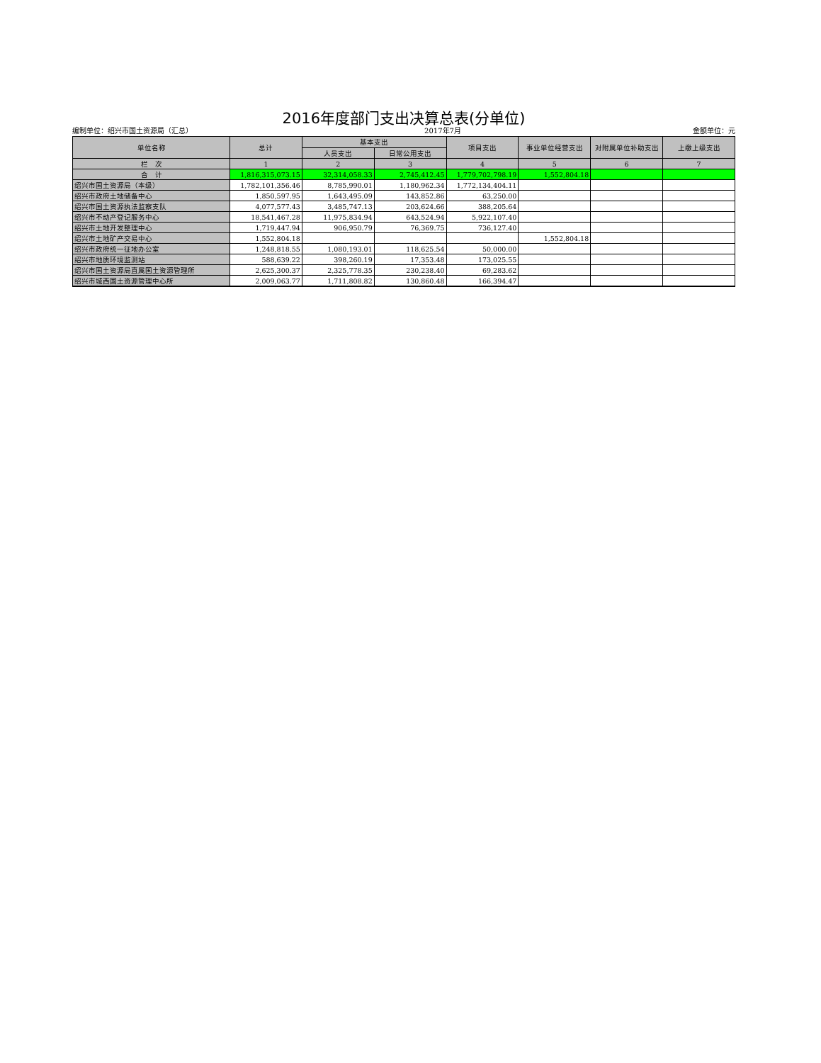2016年度部门支出决算总表(分单位)
编制单位：绍兴市国土资源局（汇总） 2017年7月 金额单位：元
| 单位名称 | 总计 | 基本支出 | | 项目支出 | 事业单位经营支出 | 对附属单位补助支出 | 上缴上级支出 |
| --- | --- | --- | --- | --- | --- | --- | --- |
| | | 人员支出 | 日常公用支出 | | | | |
| 栏 次 | 1 | 2 | 3 | 4 | 5 | 6 | 7 |
| 合 计 | 1,816,315,073.15 | 32,314,058.33 | 2,745,412.45 | 1,779,702,798.19 | 1,552,804.18 | | |
| 绍兴市国土资源局（本级） | 1,782,101,356.46 | 8,785,990.01 | 1,180,962.34 | 1,772,134,404.11 | | | |
| 绍兴市政府土地储备中心 | 1,850,597.95 | 1,643,495.09 | 143,852.86 | 63,250.00 | | | |
| 绍兴市国土资源执法监察支队 | 4,077,577.43 | 3,485,747.13 | 203,624.66 | 388,205.64 | | | |
| 绍兴市不动产登记服务中心 | 18,541,467.28 | 11,975,834.94 | 643,524.94 | 5,922,107.40 | | | |
| 绍兴市土地开发整理中心 | 1,719,447.94 | 906,950.79 | 76,369.75 | 736,127.40 | | | |
| 绍兴市土地矿产交易中心 | 1,552,804.18 | | | | 1,552,804.18 | | |
| 绍兴市政府统一征地办公室 | 1,248,818.55 | 1,080,193.01 | 118,625.54 | 50,000.00 | | | |
| 绍兴市地质环境监测站 | 588,639.22 | 398,260.19 | 17,353.48 | 173,025.55 | | | |
| 绍兴市国土资源局直属国土资源管理所 | 2,625,300.37 | 2,325,778.35 | 230,238.40 | 69,283.62 | | | |
| 绍兴市城西国土资源管理中心所 | 2,009,063.77 | 1,711,808.82 | 130,860.48 | 166,394.47 | | | |